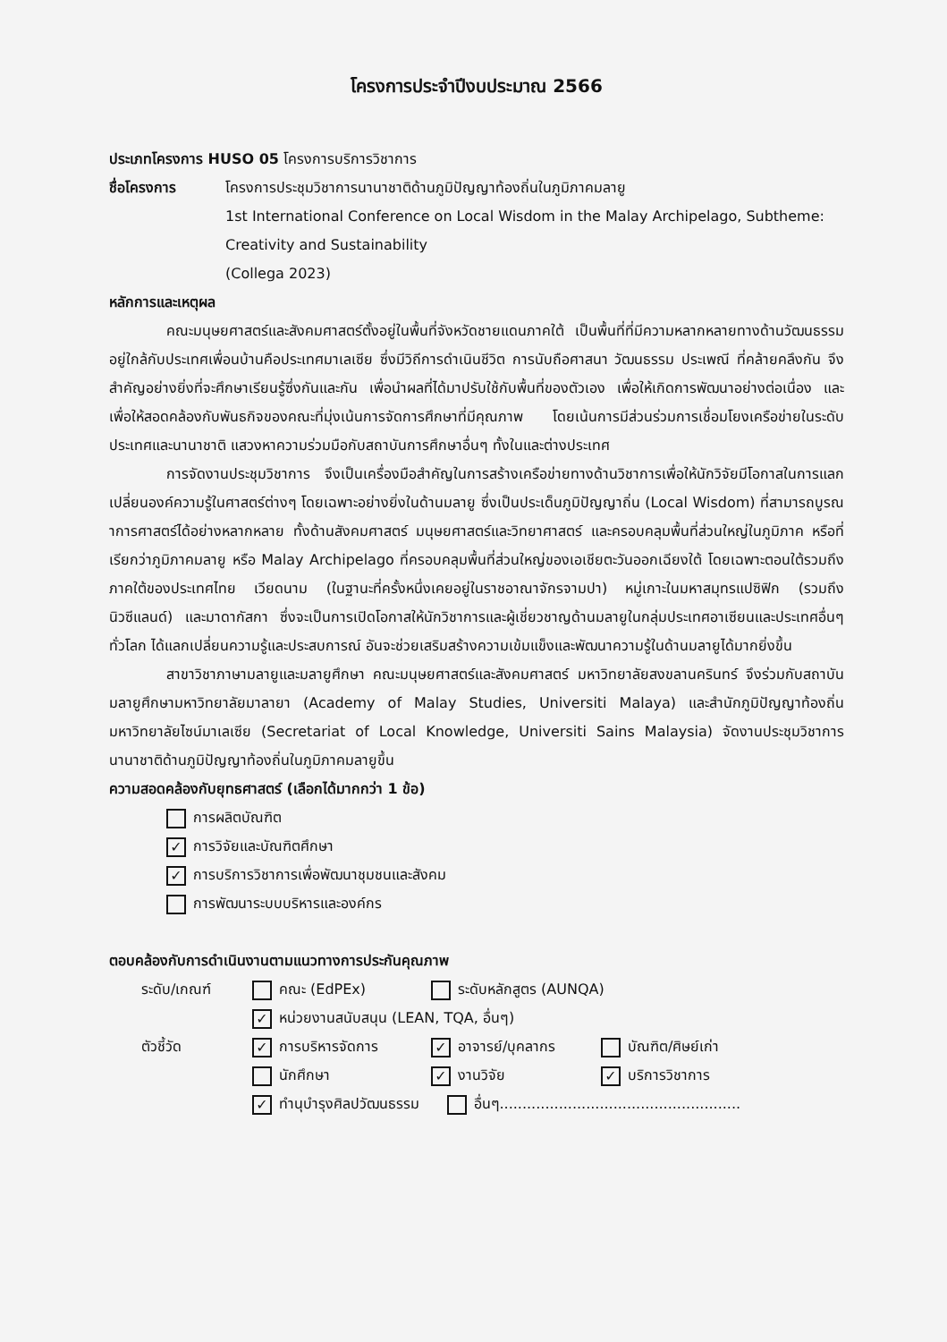โครงการประจำปีงบประมาณ 2566
ประเภทโครงการ HUSO 05 โครงการบริการวิชาการ
ชื่อโครงการ โครงการประชุมวิชาการนานาชาติด้านภูมิปัญญาท้องถิ่นในภูมิภาคมลายู
1st International Conference on Local Wisdom in the Malay Archipelago, Subtheme: Creativity and Sustainability
(Collega 2023)
หลักการและเหตุผล
คณะมนุษยศาสตร์และสังคมศาสตร์ตั้งอยู่ในพื้นที่จังหวัดชายแดนภาคใต้ เป็นพื้นที่ที่มีความหลากหลายทางด้านวัฒนธรรม อยู่ใกล้กับประเทศเพื่อนบ้านคือประเทศมาเลเซีย ซึ่งมีวิถีการดำเนินชีวิต การนับถือศาสนา วัฒนธรรม ประเพณี ที่คล้ายคลึงกัน จึงสำคัญอย่างยิ่งที่จะศึกษาเรียนรู้ซึ่งกันและกัน เพื่อนำผลที่ได้มาปรับใช้กับพื้นที่ของตัวเอง เพื่อให้เกิดการพัฒนาอย่างต่อเนื่อง และเพื่อให้สอดคล้องกับพันธกิจของคณะที่มุ่งเน้นการจัดการศึกษาที่มีคุณภาพ โดยเน้นการมีส่วนร่วมการเชื่อมโยงเครือข่ายในระดับประเทศและนานาชาติ แสวงหาความร่วมมือกับสถาบันการศึกษาอื่นๆ ทั้งในและต่างประเทศ
การจัดงานประชุมวิชาการ จึงเป็นเครื่องมือสำคัญในการสร้างเครือข่ายทางด้านวิชาการเพื่อให้นักวิจัยมีโอกาสในการแลกเปลี่ยนองค์ความรู้ในศาสตร์ต่างๆ โดยเฉพาะอย่างยิ่งในด้านมลายู ซึ่งเป็นประเด็นภูมิปัญญาถิ่น (Local Wisdom) ที่สามารถบูรณาการศาสตร์ได้อย่างหลากหลาย ทั้งด้านสังคมศาสตร์ มนุษยศาสตร์และวิทยาศาสตร์ และครอบคลุมพื้นที่ส่วนใหญ่ในภูมิภาค หรือที่เรียกว่าภูมิภาคมลายู หรือ Malay Archipelago ที่ครอบคลุมพื้นที่ส่วนใหญ่ของเอเชียตะวันออกเฉียงใต้ โดยเฉพาะตอนใต้รวมถึงภาคใต้ของประเทศไทย เวียดนาม (ในฐานะที่ครั้งหนึ่งเคยอยู่ในราชอาณาจักรจามปา) หมู่เกาะในมหาสมุทรแปซิฟิก (รวมถึงนิวซีแลนด์) และมาดากัสกา ซึ่งจะเป็นการเปิดโอกาสให้นักวิชาการและผู้เชี่ยวชาญด้านมลายูในกลุ่มประเทศอาเซียนและประเทศอื่นๆ ทั่วโลก ได้แลกเปลี่ยนความรู้และประสบการณ์ อันจะช่วยเสริมสร้างความเข้มแข็งและพัฒนาความรู้ในด้านมลายูได้มากยิ่งขึ้น
สาขาวิชาภาษามลายูและมลายูศึกษา คณะมนุษยศาสตร์และสังคมศาสตร์ มหาวิทยาลัยสงขลานครินทร์ จึงร่วมกับสถาบันมลายูศึกษามหาวิทยาลัยมาลายา (Academy of Malay Studies, Universiti Malaya) และสำนักภูมิปัญญาท้องถิ่น มหาวิทยาลัยไซน์มาเลเซีย (Secretariat of Local Knowledge, Universiti Sains Malaysia) จัดงานประชุมวิชาการนานาชาติด้านภูมิปัญญาท้องถิ่นในภูมิภาคมลายูขึ้น
ความสอดคล้องกับยุทธศาสตร์ (เลือกได้มากกว่า 1 ข้อ)
การผลิตบัณฑิต
✓ การวิจัยและบัณฑิตศึกษา
✓ การบริการวิชาการเพื่อพัฒนาชุมชนและสังคม
การพัฒนาระบบบริหารและองค์กร
ตอบคล้องกับการดำเนินงานตามแนวทางการประกันคุณภาพ
ระดับ/เกณฑ์
คณะ (EdPEx)
ระดับหลักสูตร (AUNQA)
✓ หน่วยงานสนับสนุน (LEAN, TQA, อื่นๆ)
ตัวชี้วัด
✓ การบริหารจัดการ
✓ อาจารย์/บุคลากร
บัณฑิต/ศิษย์เก่า
นักศึกษา
✓ งานวิจัย
✓ บริการวิชาการ
✓ ทำนุบำรุงศิลปวัฒนธรรม อื่นๆ.....................................................